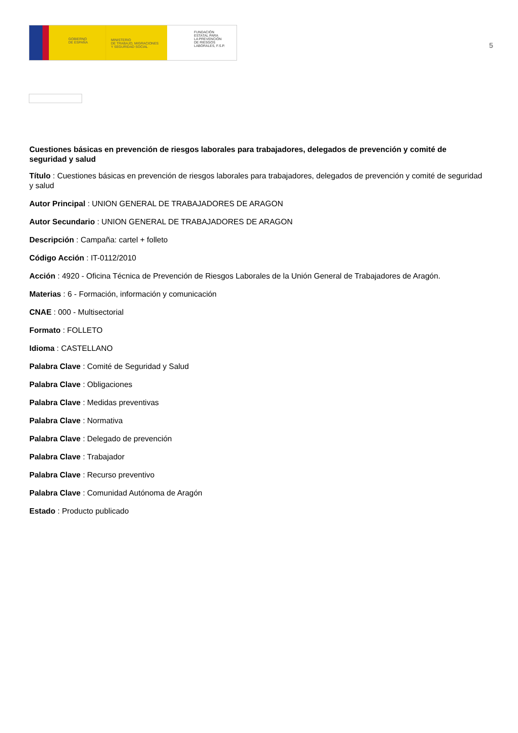GOBIERNO
DE ESPAÑA
MINISTERIO
DE TRABAJO, MIGRACIONES
Y SEGURIDAD SOCIAL
FUNDACIÓN
ESTATAL PARA
LA PREVENCIÓN
DE RIESGOS
LABORALES, F.S.P.
5
Cuestiones básicas en prevención de riesgos laborales para trabajadores, delegados de prevención y comité de seguridad y salud
Título : Cuestiones básicas en prevención de riesgos laborales para trabajadores, delegados de prevención y comité de seguridad y salud
Autor Principal : UNION GENERAL DE TRABAJADORES DE ARAGON
Autor Secundario : UNION GENERAL DE TRABAJADORES DE ARAGON
Descripción : Campaña: cartel + folleto
Código Acción : IT-0112/2010
Acción : 4920 - Oficina Técnica de Prevención de Riesgos Laborales de la Unión General de Trabajadores de Aragón.
Materias : 6 - Formación, información y comunicación
CNAE : 000 - Multisectorial
Formato : FOLLETO
Idioma : CASTELLANO
Palabra Clave : Comité de Seguridad y Salud
Palabra Clave : Obligaciones
Palabra Clave : Medidas preventivas
Palabra Clave : Normativa
Palabra Clave : Delegado de prevención
Palabra Clave : Trabajador
Palabra Clave : Recurso preventivo
Palabra Clave : Comunidad Autónoma de Aragón
Estado : Producto publicado